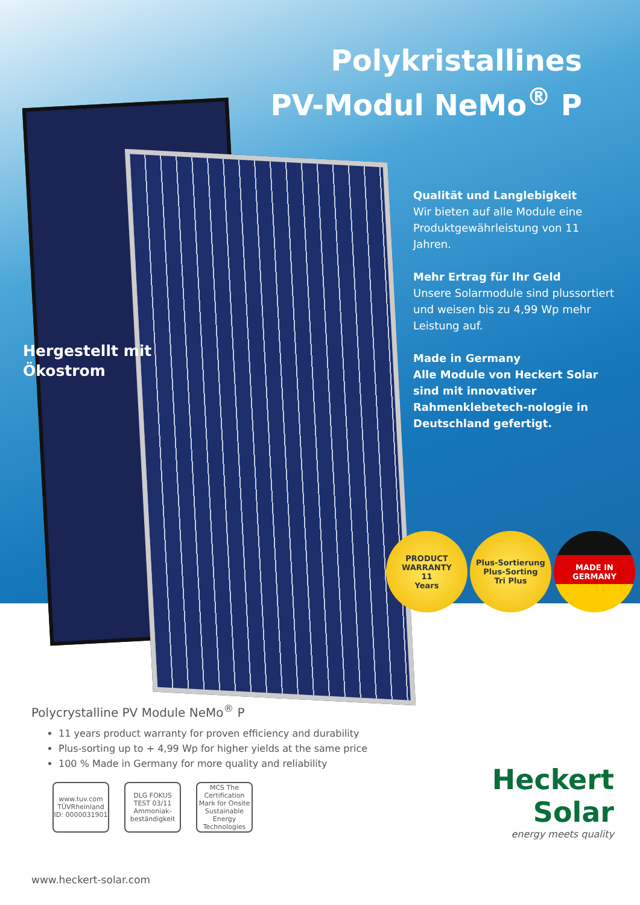Polykristallines
PV-Modul NeMo<sup>®</sup> P
Qualität und Langlebigkeit
Wir bieten auf alle Module eine Produktgewährleistung von 11 Jahren.
Mehr Ertrag für Ihr Geld
Unsere Solarmodule sind plussortiert und weisen bis zu 4,99 Wp mehr Leistung auf.
Made in Germany
Alle Module von Heckert Solar sind mit innovativer Rahmenklebetech-nologie in Deutschland gefertigt.
Hergestellt mit
Ökostrom
PRODUCT WARRANTY
11
Years
Plus-Sortierung
Plus-Sorting
Tri Plus
MADE IN
GERMANY
Polycrystalline PV Module NeMo<sup>®</sup> P
11 years product warranty for proven efficiency and durability
Plus-sorting up to + 4,99 Wp for higher yields at the same price
100 % Made in Germany for more quality and reliability
www.tuv.com TÜVRheinland ID: 0000031901
DLG FOKUS TEST 03/11 Ammoniak-beständigkeit
MCS The Certification Mark for Onsite Sustainable Energy Technologies
Heckert Solar
energy meets quality
www.heckert-solar.com